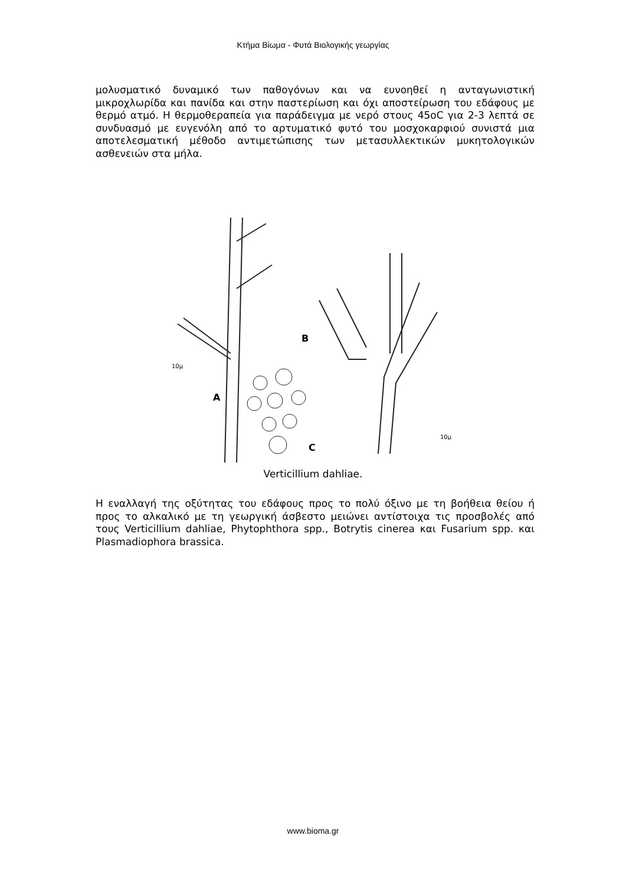Κτήμα Βίωμα - Φυτά Βιολογικής γεωργίας
μολυσματικό δυναμικό των παθογόνων και να ευνοηθεί η ανταγωνιστική μικροχλωρίδα και πανίδα και στην παστερίωση και όχι αποστείρωση του εδάφους με θερμό ατμό. Η θερμοθεραπεία για παράδειγμα με νερό στους 45oC για 2-3 λεπτά σε συνδυασμό με ευγενόλη από το αρτυματικό φυτό του μοσχοκαρφιού συνιστά μια αποτελεσματική μέθοδο αντιμετώπισης των μετασυλλεκτικών μυκητολογικών ασθενειών στα μήλα.
A
B
C
10μ
10μ
Verticillium dahliae.
Η εναλλαγή της οξύτητας του εδάφους προς το πολύ όξινο με τη βοήθεια θείου ή προς το αλκαλικό με τη γεωργική άσβεστο μειώνει αντίστοιχα τις προσβολές από τους Verticillium dahliae, Phytophthora spp., Botrytis cinerea και Fusarium spp. και Plasmadiophora brassica.
www.bioma.gr